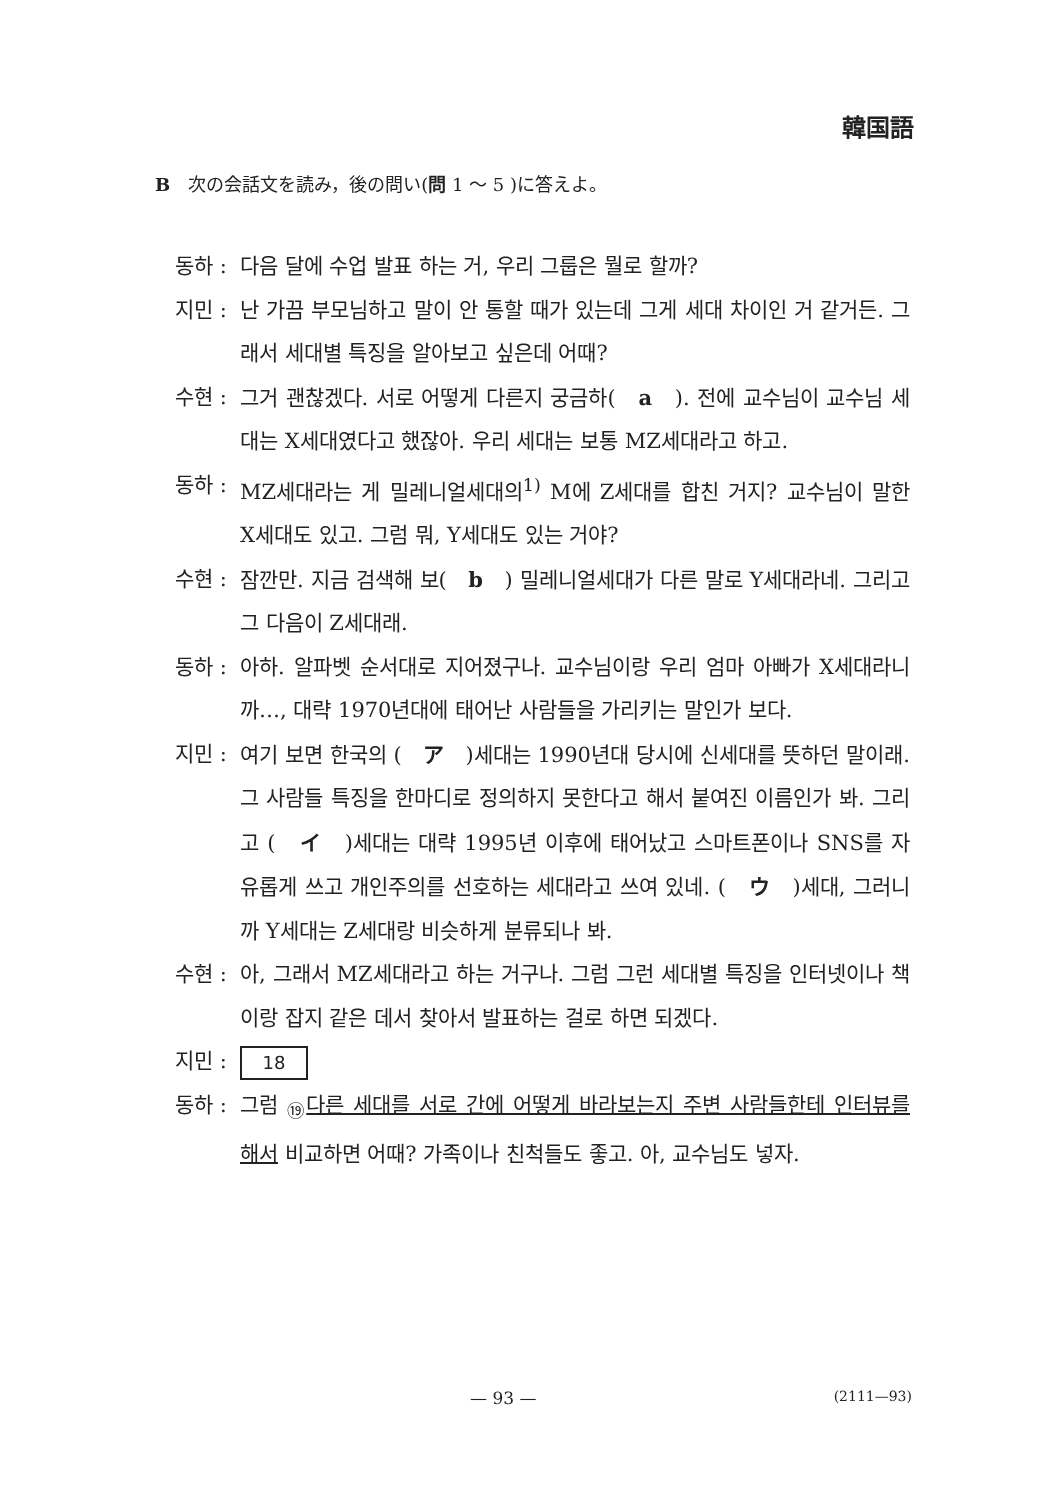韓国語
B　次の会話文を読み，後の問い(問 1 ～ 5 )に答えよ。
동하 :
다음 달에 수업 발표 하는 거, 우리 그룹은 뭘로 할까?
지민 :
난 가끔 부모님하고 말이 안 통할 때가 있는데 그게 세대 차이인 거 같거든. 그래서 세대별 특징을 알아보고 싶은데 어때?
수현 :
그거 괜찮겠다. 서로 어떻게 다른지 궁금하(　a　). 전에 교수님이 교수님 세대는 X세대였다고 했잖아. 우리 세대는 보통 MZ세대라고 하고.
동하 :
MZ세대라는 게 밀레니얼세대의<sup>1)</sup> M에 Z세대를 합친 거지? 교수님이 말한 X세대도 있고. 그럼 뭐, Y세대도 있는 거야?
수현 :
잠깐만. 지금 검색해 보(　b　) 밀레니얼세대가 다른 말로 Y세대라네. 그리고 그 다음이 Z세대래.
동하 :
아하. 알파벳 순서대로 지어졌구나. 교수님이랑 우리 엄마 아빠가 X세대라니까…, 대략 1970년대에 태어난 사람들을 가리키는 말인가 보다.
지민 :
여기 보면 한국의 (　ア　)세대는 1990년대 당시에 신세대를 뜻하던 말이래. 그 사람들 특징을 한마디로 정의하지 못한다고 해서 붙여진 이름인가 봐. 그리고 (　イ　)세대는 대략 1995년 이후에 태어났고 스마트폰이나 SNS를 자유롭게 쓰고 개인주의를 선호하는 세대라고 쓰여 있네. (　ウ　)세대, 그러니까 Y세대는 Z세대랑 비슷하게 분류되나 봐.
수현 :
아, 그래서 MZ세대라고 하는 거구나. 그럼 그런 세대별 특징을 인터넷이나 책이랑 잡지 같은 데서 찾아서 발표하는 걸로 하면 되겠다.
지민 :
18
동하 :
그럼 <sub>⑲</sub>다른 세대를 서로 간에 어떻게 바라보는지 주변 사람들한테 인터뷰를 해서 비교하면 어때? 가족이나 친척들도 좋고. 아, 교수님도 넣자.
— 93 — (2111—93)